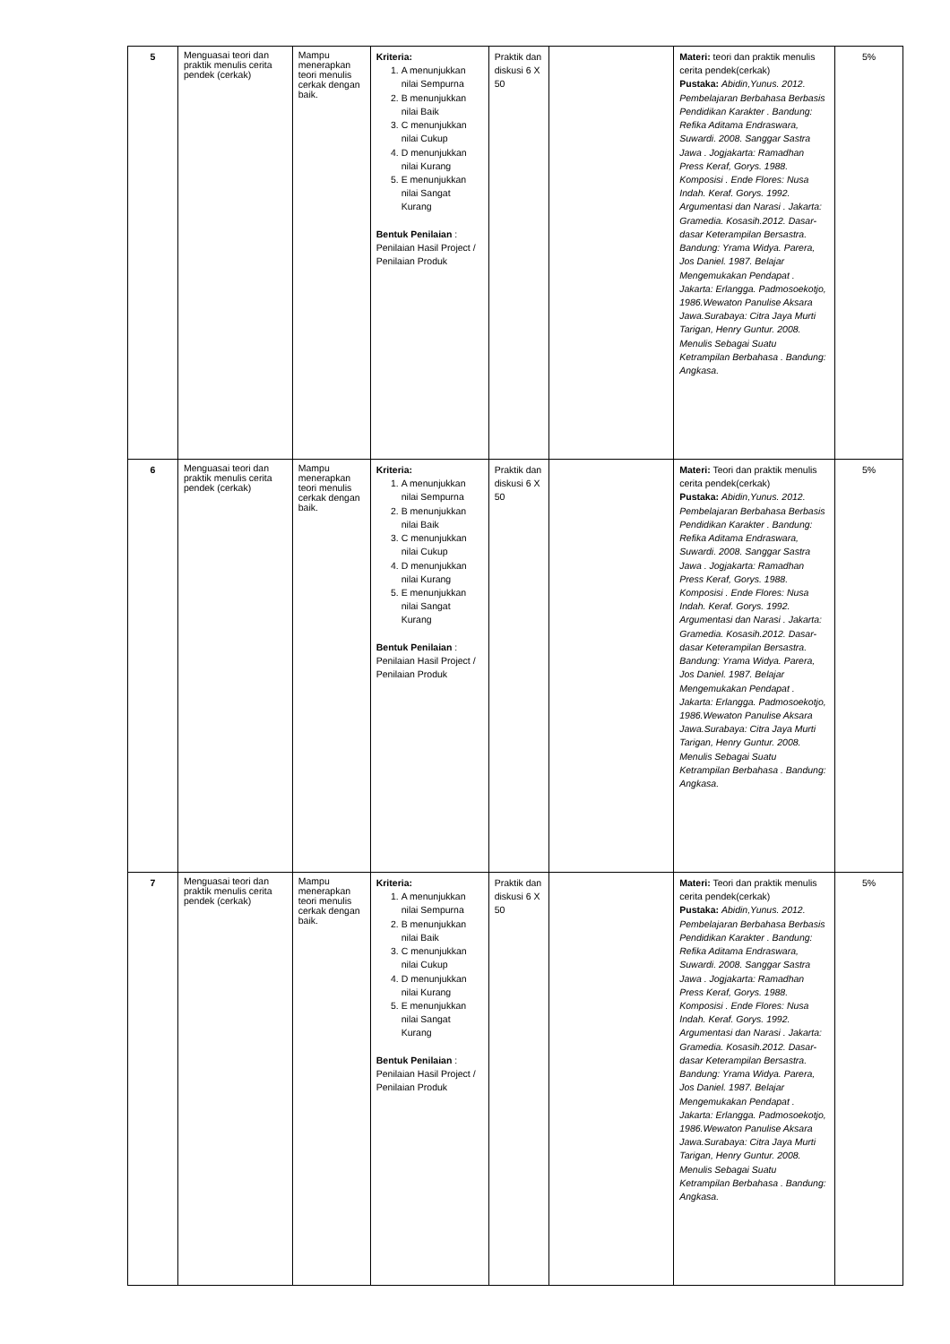| 5 | Menguasai teori dan praktik menulis cerita pendek (cerkak) | Mampu menerapkan teori menulis cerkak dengan baik. | Kriteria: 1. A menunjukkan nilai Sempurna 2. B menunjukkan nilai Baik 3. C menunjukkan nilai Cukup 4. D menunjukkan nilai Kurang 5. E menunjukkan nilai Sangat Kurang Bentuk Penilaian : Penilaian Hasil Project / Penilaian Produk | Praktik dan diskusi 6 X 50 | | Materi: teori dan praktik menulis cerita pendek(cerkak) Pustaka: Abidin,Yunus. 2012. Pembelajaran Berbahasa Berbasis Pendidikan Karakter . Bandung: Refika Aditama Endraswara, Suwardi. 2008. Sanggar Sastra Jawa . Jogjakarta: Ramadhan Press Keraf, Gorys. 1988. Komposisi . Ende Flores: Nusa Indah. Keraf. Gorys. 1992. Argumentasi dan Narasi . Jakarta: Gramedia. Kosasih.2012. Dasar-dasar Keterampilan Bersastra. Bandung: Yrama Widya. Parera, Jos Daniel. 1987. Belajar Mengemukakan Pendapat . Jakarta: Erlangga. Padmosoekotjo, 1986.Wewaton Panulise Aksara Jawa.Surabaya: Citra Jaya Murti Tarigan, Henry Guntur. 2008. Menulis Sebagai Suatu Ketrampilan Berbahasa . Bandung: Angkasa. | 5% |
| 6 | Menguasai teori dan praktik menulis cerita pendek (cerkak) | Mampu menerapkan teori menulis cerkak dengan baik. | Kriteria: 1. A menunjukkan nilai Sempurna 2. B menunjukkan nilai Baik 3. C menunjukkan nilai Cukup 4. D menunjukkan nilai Kurang 5. E menunjukkan nilai Sangat Kurang Bentuk Penilaian : Penilaian Hasil Project / Penilaian Produk | Praktik dan diskusi 6 X 50 | | Materi: Teori dan praktik menulis cerita pendek(cerkak) Pustaka: Abidin,Yunus. 2012. Pembelajaran Berbahasa Berbasis Pendidikan Karakter . Bandung: Refika Aditama Endraswara, Suwardi. 2008. Sanggar Sastra Jawa . Jogjakarta: Ramadhan Press Keraf, Gorys. 1988. Komposisi . Ende Flores: Nusa Indah. Keraf. Gorys. 1992. Argumentasi dan Narasi . Jakarta: Gramedia. Kosasih.2012. Dasar-dasar Keterampilan Bersastra. Bandung: Yrama Widya. Parera, Jos Daniel. 1987. Belajar Mengemukakan Pendapat . Jakarta: Erlangga. Padmosoekotjo, 1986.Wewaton Panulise Aksara Jawa.Surabaya: Citra Jaya Murti Tarigan, Henry Guntur. 2008. Menulis Sebagai Suatu Ketrampilan Berbahasa . Bandung: Angkasa. | 5% |
| 7 | Menguasai teori dan praktik menulis cerita pendek (cerkak) | Mampu menerapkan teori menulis cerkak dengan baik. | Kriteria: 1. A menunjukkan nilai Sempurna 2. B menunjukkan nilai Baik 3. C menunjukkan nilai Cukup 4. D menunjukkan nilai Kurang 5. E menunjukkan nilai Sangat Kurang Bentuk Penilaian : Penilaian Hasil Project / Penilaian Produk | Praktik dan diskusi 6 X 50 | | Materi: Teori dan praktik menulis cerita pendek(cerkak) Pustaka: Abidin,Yunus. 2012. Pembelajaran Berbahasa Berbasis Pendidikan Karakter . Bandung: Refika Aditama Endraswara, Suwardi. 2008. Sanggar Sastra Jawa . Jogjakarta: Ramadhan Press Keraf, Gorys. 1988. Komposisi . Ende Flores: Nusa Indah. Keraf. Gorys. 1992. Argumentasi dan Narasi . Jakarta: Gramedia. Kosasih.2012. Dasar-dasar Keterampilan Bersastra. Bandung: Yrama Widya. Parera, Jos Daniel. 1987. Belajar Mengemukakan Pendapat . Jakarta: Erlangga. Padmosoekotjo, 1986.Wewaton Panulise Aksara Jawa.Surabaya: Citra Jaya Murti Tarigan, Henry Guntur. 2008. Menulis Sebagai Suatu Ketrampilan Berbahasa . Bandung: Angkasa. | 5% |